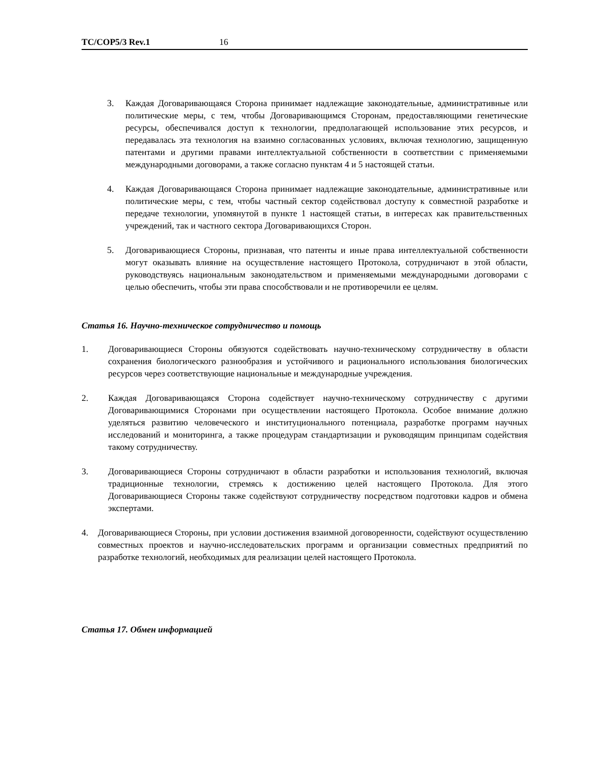TC/COP5/3 Rev.1 16
3. Каждая Договаривающаяся Сторона принимает надлежащие законодательные, административные или политические меры, с тем, чтобы Договаривающимся Сторонам, предоставляющими генетические ресурсы, обеспечивался доступ к технологии, предполагающей использование этих ресурсов, и передавалась эта технология на взаимно согласованных условиях, включая технологию, защищенную патентами и другими правами интеллектуальной собственности в соответствии с применяемыми международными договорами, а также согласно пунктам 4 и 5 настоящей статьи.
4. Каждая Договаривающаяся Сторона принимает надлежащие законодательные, административные или политические меры, с тем, чтобы частный сектор содействовал доступу к совместной разработке и передаче технологии, упомянутой в пункте 1 настоящей статьи, в интересах как правительственных учреждений, так и частного сектора Договаривающихся Сторон.
5. Договаривающиеся Стороны, признавая, что патенты и иные права интеллектуальной собственности могут оказывать влияние на осуществление настоящего Протокола, сотрудничают в этой области, руководствуясь национальным законодательством и применяемыми международными договорами с целью обеспечить, чтобы эти права способствовали и не противоречили ее целям.
Статья 16. Научно-техническое сотрудничество и помощь
1. Договаривающиеся Стороны обязуются содействовать научно-техническому сотрудничеству в области сохранения биологического разнообразия и устойчивого и рационального использования биологических ресурсов через соответствующие национальные и международные учреждения.
2. Каждая Договаривающаяся Сторона содействует научно-техническому сотрудничеству с другими Договаривающимися Сторонами при осуществлении настоящего Протокола. Особое внимание должно уделяться развитию человеческого и институционального потенциала, разработке программ научных исследований и мониторинга, а также процедурам стандартизации и руководящим принципам содействия такому сотрудничеству.
3. Договаривающиеся Стороны сотрудничают в области разработки и использования технологий, включая традиционные технологии, стремясь к достижению целей настоящего Протокола. Для этого Договаривающиеся Стороны также содействуют сотрудничеству посредством подготовки кадров и обмена экспертами.
4. Договаривающиеся Стороны, при условии достижения взаимной договоренности, содействуют осуществлению совместных проектов и научно-исследовательских программ и организации совместных предприятий по разработке технологий, необходимых для реализации целей настоящего Протокола.
Статья 17. Обмен информацией